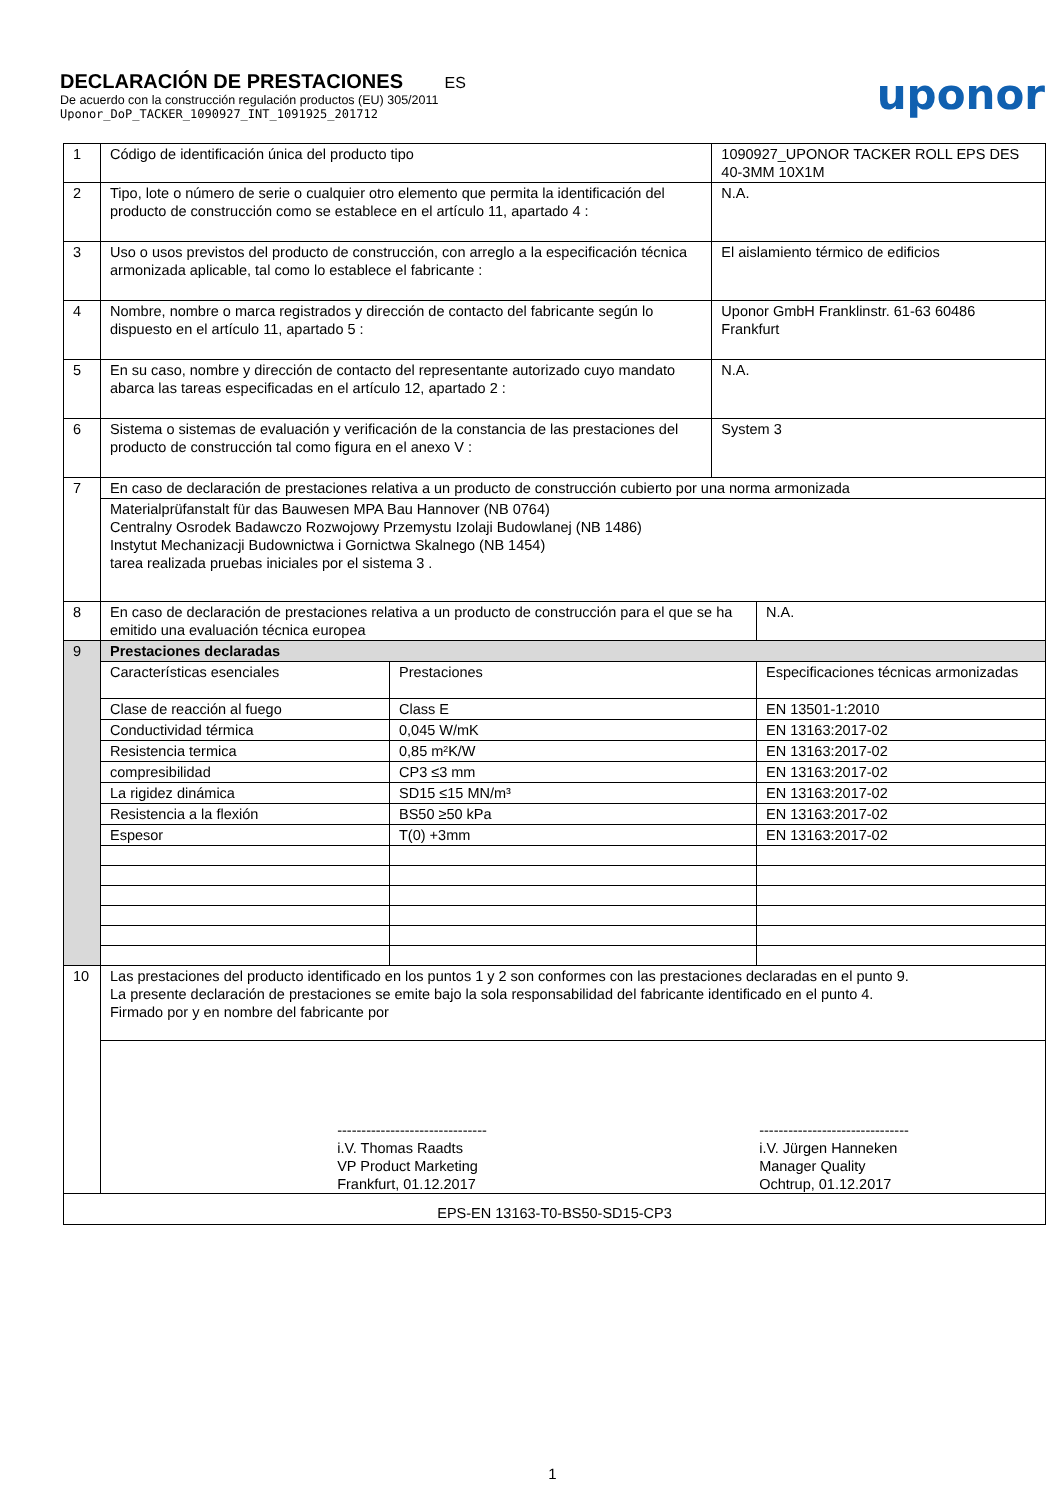DECLARACIÓN DE PRESTACIONES ES
De acuerdo con la construcción regulación productos (EU) 305/2011
Uponor_DoP_TACKER_1090927_INT_1091925_201712
uponor
| 1 | Código de identificación única del producto tipo | | 1090927_UPONOR TACKER ROLL EPS DES 40-3MM 10X1M | |
| 2 | Tipo, lote o número de serie o cualquier otro elemento que permita la identificación del producto de construcción como se establece en el artículo 11, apartado 4 : | | N.A. | |
| 3 | Uso o usos previstos del producto de construcción, con arreglo a la especificación técnica armonizada aplicable, tal como lo establece el fabricante : | | El aislamiento térmico de edificios | |
| 4 | Nombre, nombre o marca registrados y dirección de contacto del fabricante según lo dispuesto en el artículo 11, apartado 5 : | | Uponor GmbH Franklinstr. 61-63 60486 Frankfurt | |
| 5 | En su caso, nombre y dirección de contacto del representante autorizado cuyo mandato abarca las tareas especificadas en el artículo 12, apartado 2 : | | N.A. | |
| 6 | Sistema o sistemas de evaluación y verificación de la constancia de las prestaciones del producto de construcción tal como figura en el anexo V : | | System 3 | |
| 7 | En caso de declaración de prestaciones relativa a un producto de construcción cubierto por una norma armonizada | | | |
| | Materialprüfanstalt für das Bauwesen MPA Bau Hannover (NB 0764) Centralny Osrodek Badawczo Rozwojowy Przemystu Izolaji Budowlanej (NB 1486) Instytut Mechanizacji Budownictwa i Gornictwa Skalnego (NB 1454) tarea realizada pruebas iniciales por el sistema 3 . | | | |
| 8 | En caso de declaración de prestaciones relativa a un producto de construcción para el que se ha emitido una evaluación técnica europea | | | N.A. |
| 9 | Prestaciones declaradas | | | |
| | Características esenciales | Prestaciones | | Especificaciones técnicas armonizadas |
| | Clase de reacción al fuego | Class E | | EN 13501-1:2010 |
| | Conductividad térmica | 0,045 W/mK | | EN 13163:2017-02 |
| | Resistencia termica | 0,85 m²K/W | | EN 13163:2017-02 |
| | compresibilidad | CP3 ≤3 mm | | EN 13163:2017-02 |
| | La rigidez dinámica | SD15 ≤15 MN/m³ | | EN 13163:2017-02 |
| | Resistencia a la flexión | BS50 ≥50 kPa | | EN 13163:2017-02 |
| | Espesor | T(0) +3mm | | EN 13163:2017-02 |
| 10 | Las prestaciones del producto identificado en los puntos 1 y 2 son conformes con las prestaciones declaradas en el punto 9. La presente declaración de prestaciones se emite bajo la sola responsabilidad del fabricante identificado en el punto 4. Firmado por y en nombre del fabricante por | | | |
| | ------------------------------- i.V. Thomas Raadts VP Product Marketing Frankfurt, 01.12.2017 ------------------------------- i.V. Jürgen Hanneken Manager Quality Ochtrup, 01.12.2017 | | | |
| EPS-EN 13163-T0-BS50-SD15-CP3 | | | | |
1